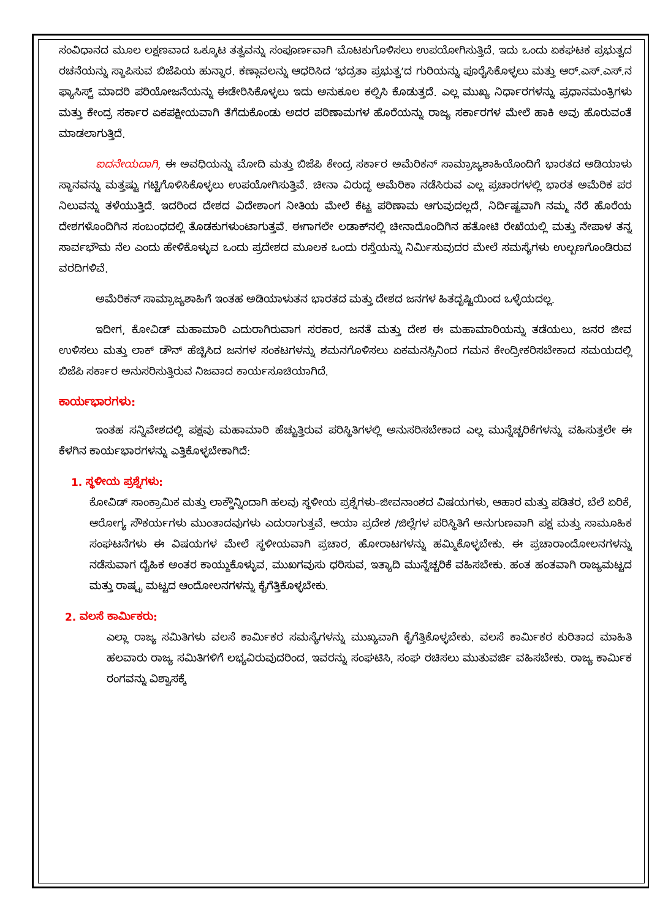ಸಂವಿಧಾನದ ಮೂಲ ಲಕ್ಷಣವಾದ ಒಕ್ಕೂಟ ತತ್ವವನ್ನು ಸಂಪೂರ್ಣವಾಗಿ ಮೊಟಕುಗೊಳಿಸಲು ಉಪಯೋಗಿಸುತ್ತಿದೆ. ಇದು ಒಂದು ಏಕಘಟಕ ಪ್ರಭುತ್ವದ ರಚನೆಯನ್ನು ಸ್ಥಾಪಿಸುವ ಬಿಜೆಪಿಯ ಹುನ್ನಾರ. ಕಣ್ಗಾವಲನ್ನು ಆಧರಿಸಿದ ‘ಭದ್ರತಾ ಪ್ರಭುತ್ವ’ದ ಗುರಿಯನ್ನು ಪೂರೈಸಿಕೊಳ್ಳಲು ಮತ್ತು ಆರ್.ಎಸ್.ಎಸ್.ನ ಫ್ಯಾಸಿಸ್ಟ್ ಮಾದರಿ ಪರಿಯೋಜನೆಯನ್ನು ಈಡೇರಿಸಿಕೊಳ್ಳಲು ಇದು ಅನುಕೂಲ ಕಲ್ಪಿಸಿ ಕೊಡುತ್ತದೆ. ಎಲ್ಲ ಮುಖ್ಯ ನಿರ್ಧಾರಗಳನ್ನು ಪ್ರಧಾನಮಂತ್ರಿಗಳು ಮತ್ತು ಕೇಂದ್ರ ಸರ್ಕಾರ ಏಕಪಕ್ಷೀಯವಾಗಿ ತೆಗೆದುಕೊಂಡು ಅದರ ಪರಿಣಾಮಗಳ ಹೊರೆಯನ್ನು ರಾಜ್ಯ ಸರ್ಕಾರಗಳ ಮೇಲೆ ಹಾಕಿ ಅವು ಹೊರುವಂತೆ ಮಾಡಲಾಗುತ್ತಿದೆ.
ಐದನೇಯದಾಗಿ, ಈ ಅವಧಿಯನ್ನು ಮೋದಿ ಮತ್ತು ಬಿಜೆಪಿ ಕೇಂದ್ರ ಸರ್ಕಾರ ಅಮೆರಿಕನ್ ಸಾಮ್ರಾಜ್ಯಶಾಹಿಯೊಂದಿಗೆ ಭಾರತದ ಅಡಿಯಾಳು ಸ್ಥಾನವನ್ನು ಮತ್ತಷ್ಟು ಗಟ್ಟಿಗೊಳಿಸಿಕೊಳ್ಳಲು ಉಪಯೋಗಿಸುತ್ತಿವೆ. ಚೀನಾ ವಿರುದ್ಧ ಅಮೆರಿಕಾ ನಡೆಸಿರುವ ಎಲ್ಲ ಪ್ರಚಾರಗಳಲ್ಲಿ ಭಾರತ ಅಮೆರಿಕ ಪರ ನಿಲುವನ್ನು ತಳೆಯುತ್ತಿದೆ. ಇದರಿಂದ ದೇಶದ ವಿದೇಶಾಂಗ ನೀತಿಯ ಮೇಲೆ ಕೆಟ್ಟ ಪರಿಣಾಮ ಆಗುವುದಲ್ಲದೆ, ನಿರ್ದಿಷ್ಟವಾಗಿ ನಮ್ಮ ನೆರೆ ಹೊರೆಯ ದೇಶಗಳೊಂದಿಗಿನ ಸಂಬಂಧದಲ್ಲಿ ತೊಡಕುಗಳುಂಟಾಗುತ್ತವೆ. ಈಗಾಗಲೇ ಲಡಾಕ್‌ನಲ್ಲಿ ಚೀನಾದೊಂದಿಗಿನ ಹತೋಟಿ ರೇಖೆಯಲ್ಲಿ ಮತ್ತು ನೇಪಾಳ ತನ್ನ ಸಾರ್ವಭೌಮ ನೆಲ ಎಂದು ಹೇಳಿಕೊಳ್ಳುವ ಒಂದು ಪ್ರದೇಶದ ಮೂಲಕ ಒಂದು ರಸ್ತೆಯನ್ನು ನಿರ್ಮಿಸುವುದರ ಮೇಲೆ ಸಮಸ್ಯೆಗಳು ಉಲ್ಬಣಗೊಂಡಿರುವ ವರದಿಗಳಿವೆ.
ಅಮೆರಿಕನ್ ಸಾಮ್ರಾಜ್ಯಶಾಹಿಗೆ ಇಂತಹ ಅಡಿಯಾಳುತನ ಭಾರತದ ಮತ್ತು ದೇಶದ ಜನಗಳ ಹಿತದೃಷ್ಟಿಯಿಂದ ಒಳ್ಳೆಯದಲ್ಲ.
ಇದೀಗ, ಕೋವಿಡ್ ಮಹಾಮಾರಿ ಎದುರಾಗಿರುವಾಗ ಸರಕಾರ, ಜನತೆ ಮತ್ತು ದೇಶ ಈ ಮಹಾಮಾರಿಯನ್ನು ತಡೆಯಲು, ಜನರ ಜೀವ ಉಳಿಸಲು ಮತ್ತು ಲಾಕ್ ಡೌನ್ ಹೆಚ್ಚಿಸಿದ ಜನಗಳ ಸಂಕಟಗಳನ್ನು ಶಮನಗೊಳಿಸಲು ಏಕಮನಸ್ಸಿನಿಂದ ಗಮನ ಕೇಂದ್ರೀಕರಿಸಬೇಕಾದ ಸಮಯದಲ್ಲಿ ಬಿಜೆಪಿ ಸರ್ಕಾರ ಅನುಸರಿಸುತ್ತಿರುವ ನಿಜವಾದ ಕಾರ್ಯಸೂಚಿಯಾಗಿದೆ.
ಕಾರ್ಯಭಾರಗಳು:
ಇಂತಹ ಸನ್ನಿವೇಶದಲ್ಲಿ ಪಕ್ಷವು ಮಹಾಮಾರಿ ಹೆಚ್ಚುತ್ತಿರುವ ಪರಿಸ್ಥಿತಿಗಳಲ್ಲಿ ಅನುಸರಿಸಬೇಕಾದ ಎಲ್ಲ ಮುನ್ನೆಚ್ಚರಿಕೆಗಳನ್ನು ವಹಿಸುತ್ತಲೇ ಈ ಕೆಳಗಿನ ಕಾರ್ಯಭಾರಗಳನ್ನು ಎತ್ತಿಕೊಳ್ಳಬೇಕಾಗಿದೆ:
1. ಸ್ಥಳೀಯ ಪ್ರಶ್ನೆಗಳು:
ಕೋವಿಡ್ ಸಾಂಕ್ರಾಮಿಕ ಮತ್ತು ಲಾಕ್ಡೌನ್ನಿಂದಾಗಿ ಹಲವು ಸ್ಥಳೀಯ ಪ್ರಶ್ನೆಗಳು–ಜೀವನಾಂಶದ ವಿಷಯಗಳು, ಆಹಾರ ಮತ್ತು ಪಡಿತರ, ಬೆಲೆ ಏರಿಕೆ, ಆರೋಗ್ಯ ಸೌಕರ್ಯಗಳು ಮುಂತಾದವುಗಳು ಎದುರಾಗುತ್ತವೆ. ಆಯಾ ಪ್ರದೇಶ /ಜಿಲ್ಲೆಗಳ ಪರಿಸ್ಥಿತಿಗೆ ಅನುಗುಣವಾಗಿ ಪಕ್ಷ ಮತ್ತು ಸಾಮೂಹಿಕ ಸಂಘಟನೆಗಳು ಈ ವಿಷಯಗಳ ಮೇಲೆ ಸ್ಥಳೀಯವಾಗಿ ಪ್ರಚಾರ, ಹೋರಾಟಗಳನ್ನು ಹಮ್ಮಿಕೊಳ್ಳಬೇಕು. ಈ ಪ್ರಚಾರಾಂದೋಲನಗಳನ್ನು ನಡೆಸುವಾಗ ದೈಹಿಕ ಅಂತರ ಕಾಯ್ದುಕೊಳ್ಳುವ, ಮುಖಗವುಸು ಧರಿಸುವ, ಇತ್ಯಾದಿ ಮುನ್ನೆಚ್ಚರಿಕೆ ವಹಿಸಬೇಕು. ಹಂತ ಹಂತವಾಗಿ ರಾಜ್ಯಮಟ್ಟದ ಮತ್ತು ರಾಷ್ಟ್ರ ಮಟ್ಟದ ಆಂದೋಲನಗಳನ್ನು ಕೈಗೆತ್ತಿಕೊಳ್ಳಬೇಕು.
2. ವಲಸೆ ಕಾರ್ಮಿಕರು:
ಎಲ್ಲಾ ರಾಜ್ಯ ಸಮಿತಿಗಳು ವಲಸೆ ಕಾರ್ಮಿಕರ ಸಮಸ್ಯೆಗಳನ್ನು ಮುಖ್ಯವಾಗಿ ಕೈಗೆತ್ತಿಕೊಳ್ಳಬೇಕು. ವಲಸೆ ಕಾರ್ಮಿಕರ ಕುರಿತಾದ ಮಾಹಿತಿ ಹಲವಾರು ರಾಜ್ಯ ಸಮಿತಿಗಳಿಗೆ ಲಭ್ಯವಿರುವುದರಿಂದ, ಇವರನ್ನು ಸಂಘಟಿಸಿ, ಸಂಘ ರಚಿಸಲು ಮುತುವರ್ಜಿ ವಹಿಸಬೇಕು. ರಾಜ್ಯ ಕಾರ್ಮಿಕ ರಂಗವನ್ನು ವಿಶ್ವಾಸಕ್ಕೆ